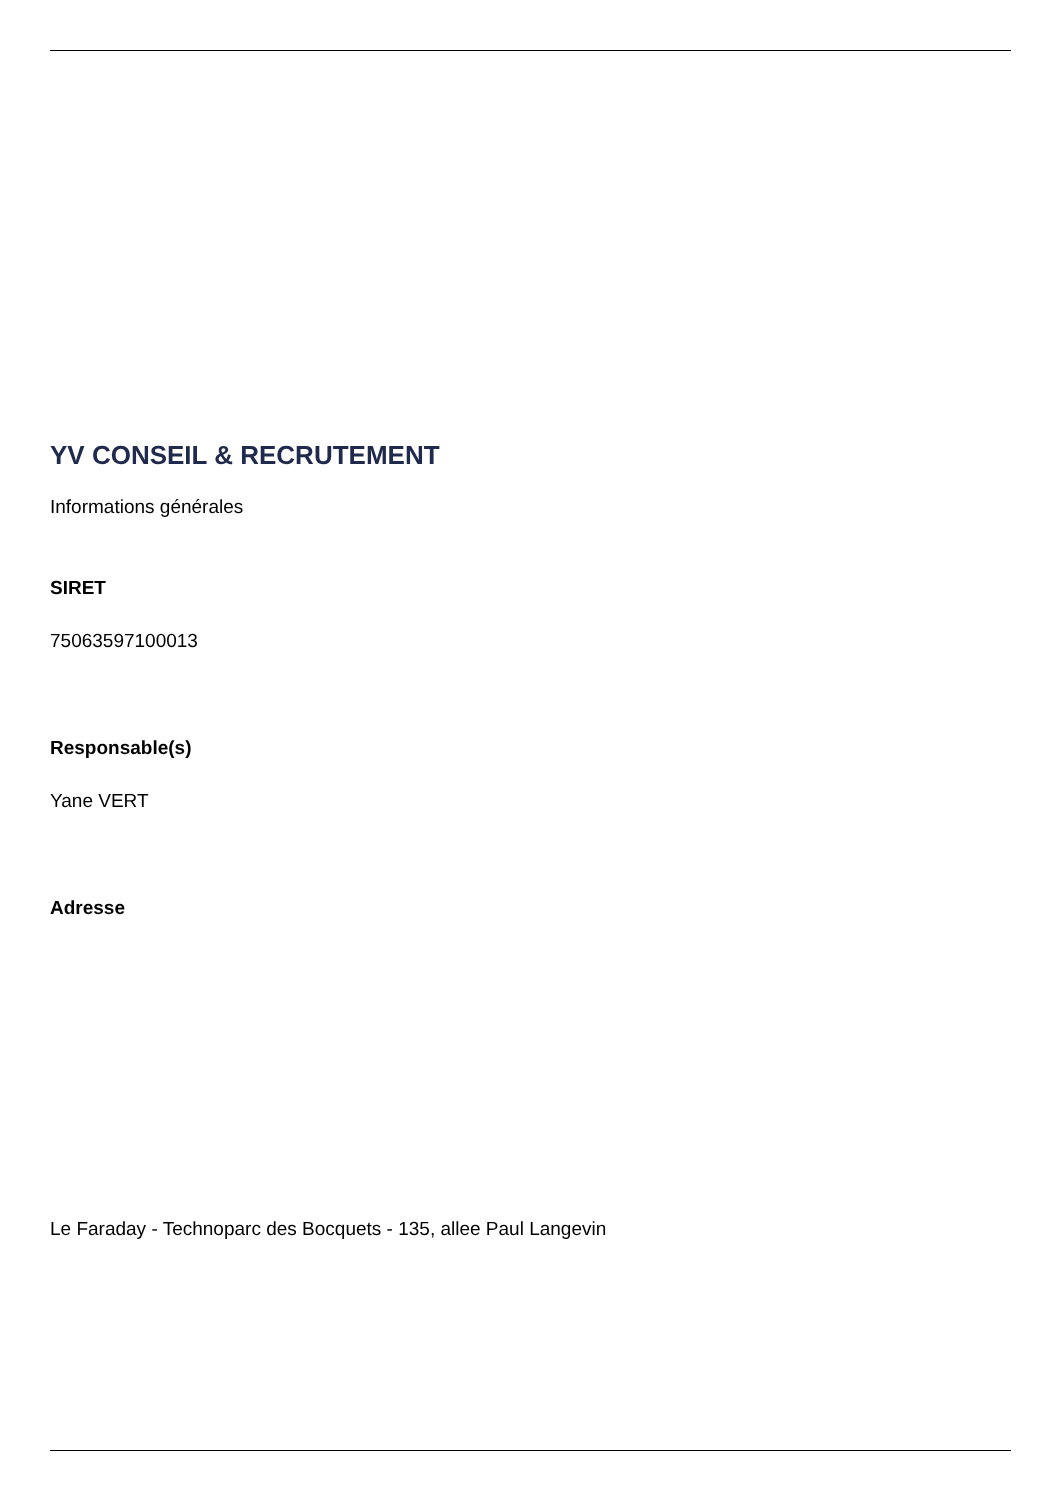YV CONSEIL & RECRUTEMENT
Informations générales
SIRET
75063597100013
Responsable(s)
Yane VERT
Adresse
Le Faraday - Technoparc des Bocquets - 135, allee Paul Langevin